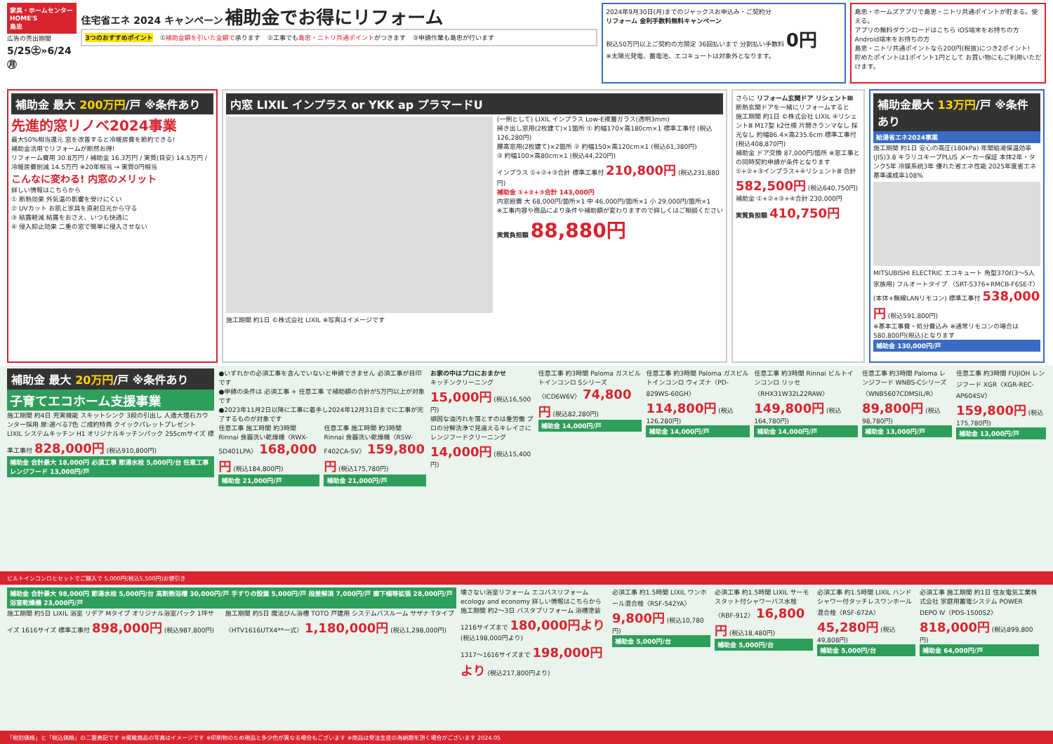家具・ホームセンター
HOME'S
島忠
広告の売出期間
5/25㊏»6/24㊊
住宅省エネ 2024 キャンペーン 補助金でお得にリフォーム
3つのおすすめポイント ①補助金額を引いた金額で承ります ②工事でも島忠・ニトリ共通ポイントがつきます ③申請作業も島忠が行います
2024年9月30日(月)までのジャックスお申込み・ご契約分
リフォーム 金利手数料無料キャンペーン
税込50万円以上ご契約の方限定 36回払いまで 分割払い手数料 0円
※太陽光発電、蓄電池、エコキュートは対象外となります。
島忠・ホームズアプリで島忠・ニトリ共通ポイントが貯まる。使える。
アプリの無料ダウンロードはこちら iOS端末をお持ちの方 Android端末をお持ちの方
島忠・ニトリ共通ポイントなら200円(税抜)につき2ポイント!
貯めたポイントは1ポイント1円として お買い物にもご利用いただけます。
補助金 最大 200万円/戸 ※条件あり
先進的窓リノベ2024事業
最大50%相当還元 窓を改善すると冷暖房費を節約できる!
補助金活用でリフォームが断然お得!
リフォーム費用 30.8万円 / 補助金 16.3万円 / 実質(目安) 14.5万円 / 冷暖房費削減 14.5万円 ※20年相当 → 実質0円相当
こんなに変わる! 内窓のメリット
詳しい情報はこちらから
① 断熱効果 外気温の影響を受けにくい
② UVカット お肌と家具を直射日光から守る
③ 結露軽減 結露をおさえ、いつも快適に
④ 侵入抑止効果 二重の窓で簡単に侵入させない
内窓 LIXIL インプラス or YKK ap プラマードU
施工期間 約1日 ©株式会社 LIXIL ※写真はイメージです (一例として) LIXIL インプラス Low-E複層ガラス(透明3mm)
掃き出し窓用(2枚建て)×1箇所 ① 約幅170×高180cm×1 標準工事付 (税込126,280円)
腰高窓用(2枚建て)×2箇所 ② 約幅150×高120cm×1 (税込61,380円)
③ 約幅100×高80cm×1 (税込44,220円)
インプラス ①+②+③合計 標準工事付 210,800円 (税込231,880円)
補助金 ①+②+③合計 143,000円
内窓設置 大 68,000円/箇所×1 中 46,000円/箇所×1 小 29,000円/箇所×1
※工事内容や商品により条件や補助額が変わりますので詳しくはご相談ください
実質負担額 88,880円
さらに リフォーム玄関ドア リシェントⅢ
断熱玄関ドアを一緒にリフォームすると
施工期間 約1日 ©株式会社 LIXIL ④リシェントⅢ M17型 k2仕様 片開きランマなし 採光なし 約幅86.4×高235.6cm 標準工事付 (税込408,870円)
補助金 ドア交換 87,000円/箇所 ※窓工事との同時契約申請が条件となります
①+②+③インプラス+④リシェントⅢ 合計 582,500円 (税込640,750円)
補助金 ①+②+③+④合計 230,000円
実質負担額 410,750円
補助金最大 13万円/戸 ※条件あり
給湯省エネ2024事業
施工期間 約1日 安心の高圧(180kPa) 年間給湯保温効率(JIS)3.8 キラリユキープPLUS メーカー保証 本体2年・タンク5年 冷媒系統3年 優れた省エネ性能 2025年度省エネ基準達成率108%
MITSUBISHI ELECTRIC エコキュート 角型370ℓ(3〜5人家族用) フルオートタイプ 〈SRT-S376+RMCB-F6SE-T〉(本体+無線LANリモコン) 標準工事付 538,000円 (税込591,800円)
※基本工事費・処分費込み ※通常リモコンの場合は580,800円(税込)となります
補助金 130,000円/戸
補助金 最大 20万円/戸 ※条件あり
子育てエコホーム支援事業
施工期間 約4日 充実機能 スキットシンク 3段の引出し 人造大理石カウンター採用 扉:選べる7色 ご成約特典 クイックパレットプレゼント
LIXIL システムキッチン H1 オリジナルキッチンパック 255cmサイズ 標準工事付 828,000円 (税込910,800円)
補助金 合計最大 18,000円 必須工事 節湯水栓 5,000円/台 任意工事 レンジフード 13,000円/戸
●いずれかの必須工事を含んでいないと申請できません 必須工事が目印です
●申請の条件は 必須工事 + 任意工事 で補助額の合計が5万円以上が対象です
●2023年11月2日以降に工事に着手し2024年12月31日までに工事が完了するものが対象です
任意工事 施工時間 約3時間
Rinnai 食器洗い乾燥機〈RWX-SD401LPA〉 168,000円 (税込184,800円)
補助金 21,000円/戸
任意工事 施工時間 約3時間
Rinnai 食器洗い乾燥機〈RSW-F402CA-SV〉 159,800円 (税込175,780円)
補助金 21,000円/戸
お家の中はプロにおまかせ
キッチンクリーニング 15,000円 (税込16,500円)
頑固な油汚れを落とすのは重労働 プロの分解洗浄で見違えるキレイさに
レンジフードクリーニング 14,000円 (税込15,400円)
任意工事 約3時間 Paloma ガスビルトインコンロ Sシリーズ〈ICD6W6V〉 74,800円 (税込82,280円)
補助金 14,000円/戸
任意工事 約3時間 Paloma ガスビルトインコンロ ウィズナ〈PD-829WS-60GH〉 114,800円 (税込126,280円)
補助金 14,000円/戸
任意工事 約3時間 Rinnai ビルトインコンロ リッセ〈RHX31W32L22RAW〉 149,800円 (税込164,780円)
補助金 14,000円/戸
任意工事 約3時間 Paloma レンジフード WNBS-Cシリーズ〈WNB5607CDMSIL/R〉 89,800円 (税込98,780円)
補助金 13,000円/戸
任意工事 約3時間 FUJIOH レンジフード XGR〈XGR-REC-AP604SV〉 159,800円 (税込175,780円)
補助金 13,000円/戸
ビルトインコンロとセットでご購入で 5,000円(税込5,500円)お値引き
補助金 合計最大 98,000円 節湯水栓 5,000円/台 高断熱浴槽 30,000円/戸 手すりの設置 5,000円/戸 段差解消 7,000円/戸 廊下幅等拡張 28,000円/戸 浴室乾燥機 23,000円/戸
施工期間 約5日 LIXIL 浴室 リデア Mタイプ オリジナル浴室パック 1坪サイズ 1616サイズ 標準工事付 898,000円 (税込987,800円)
施工期間 約5日 魔法びん浴槽 TOTO 戸建用 システムバスルーム サザナ Tタイプ〈HTV1616UTX4**一式〉 1,180,000円 (税込1,298,000円)
壊さない浴室リフォーム エコバスリフォーム ecology and economy 詳しい情報はこちらから
施工期間 約2〜3日 バスタブリフォーム 浴槽塗装 1216サイズまで 180,000円より (税込198,000円より)
1317〜1616サイズまで 198,000円より (税込217,800円より)
必須工事 約1.5時間 LIXIL ワンホール混合栓〈RSF-542YA〉 9,800円 (税込10,780円)
補助金 5,000円/台
必須工事 約1.5時間 LIXIL サーモスタット付シャワーバス水栓〈RBF-912〉 16,800円 (税込18,480円)
補助金 5,000円/台
必須工事 約1.5時間 LIXIL ハンドシャワー付タッチレスワンホール混合栓〈RSF-672A〉 45,280円 (税込49,808円)
補助金 5,000円/台
必須工事 施工期間 約1日 住友電気工業株式会社 家庭用蓄電システム POWER DEPO Ⅳ〈PDS-1500S2〉 818,000円 (税込899,800円)
補助金 64,000円/戸
「税別価格」と「税込価格」の二重表記です ※掲載商品の写真はイメージです ※印刷物のため現品と多少色が異なる場合もございます ※商品は受注生産の為納期を頂く場合がございます 2024.05